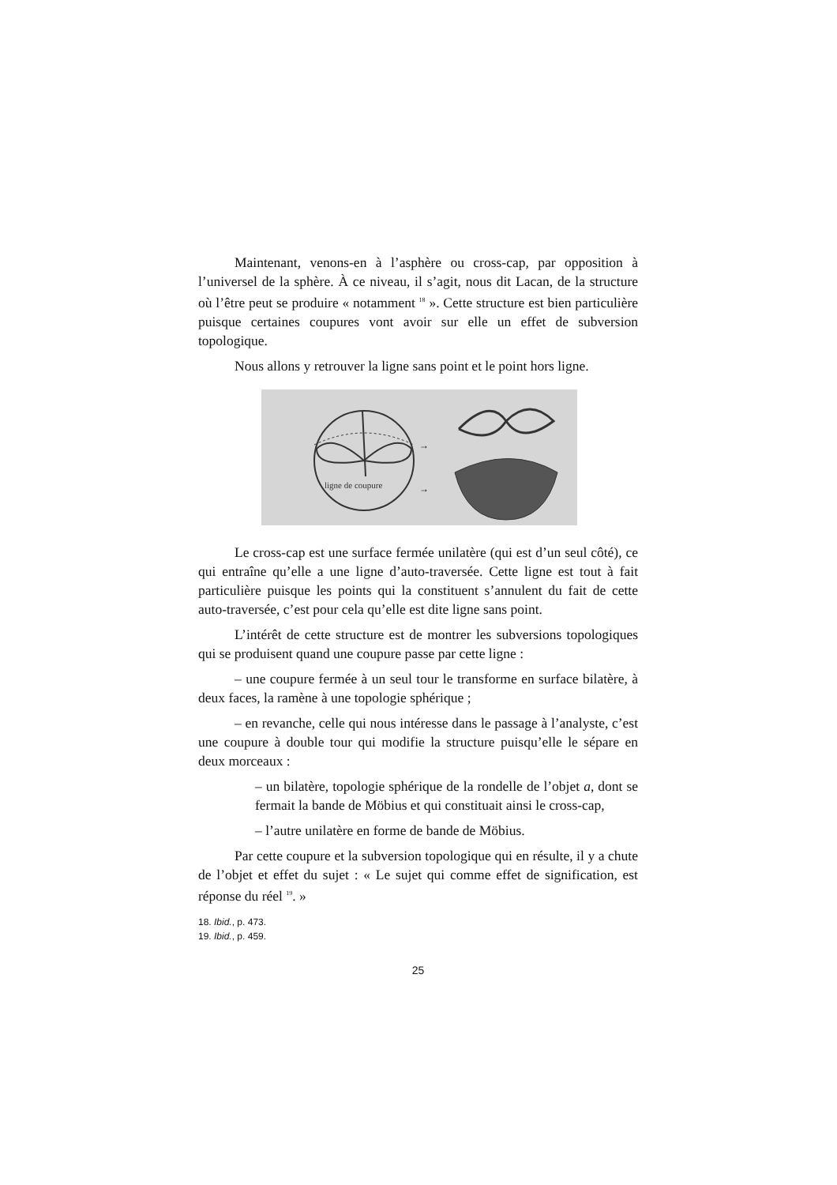Maintenant, venons-en à l’asphère ou cross-cap, par opposition à l’universel de la sphère. À ce niveau, il s’agit, nous dit Lacan, de la structure où l’être peut se produire « notamment <sup>18</sup> ». Cette structure est bien particulière puisque certaines coupures vont avoir sur elle un effet de subversion topologique.
Nous allons y retrouver la ligne sans point et le point hors ligne.
ligne de coupure
→
→
Le cross-cap est une surface fermée unilatère (qui est d’un seul côté), ce qui entraîne qu’elle a une ligne d’auto-traversée. Cette ligne est tout à fait particulière puisque les points qui la constituent s’annulent du fait de cette auto-traversée, c’est pour cela qu’elle est dite ligne sans point.
L’intérêt de cette structure est de montrer les subversions topologiques qui se produisent quand une coupure passe par cette ligne :
– une coupure fermée à un seul tour le transforme en surface bilatère, à deux faces, la ramène à une topologie sphérique ;
– en revanche, celle qui nous intéresse dans le passage à l’analyste, c’est une coupure à double tour qui modifie la structure puisqu’elle le sépare en deux morceaux :
– un bilatère, topologie sphérique de la rondelle de l’objet a, dont se fermait la bande de Möbius et qui constituait ainsi le cross-cap,
– l’autre unilatère en forme de bande de Möbius.
Par cette coupure et la subversion topologique qui en résulte, il y a chute de l’objet et effet du sujet : « Le sujet qui comme effet de signification, est réponse du réel <sup>19</sup>. »
18. Ibid., p. 473.
19. Ibid., p. 459.
25